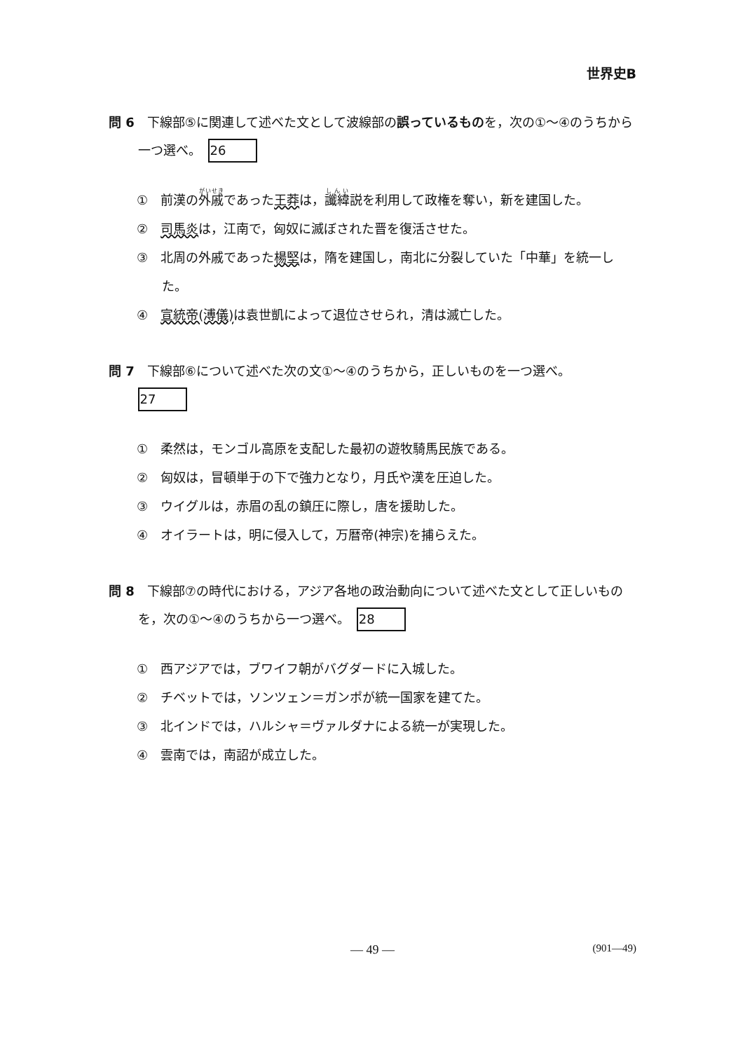世界史B
問 6　下線部⑤に関連して述べた文として波線部の誤っているものを，次の①～④のうちから一つ選べ。 26
①　前漢の外戚であった王莽は，讖緯説を利用して政権を奪い，新を建国した。
②　司馬炎は，江南で，匈奴に滅ぼされた晋を復活させた。
③　北周の外戚であった楊堅は，隋を建国し，南北に分裂していた「中華」を統一した。
④　宣統帝(溥儀) は袁世凱によって退位させられ，清は滅亡した。
問 7　下線部⑥について述べた次の文①～④のうちから，正しいものを一つ選べ。
27
①　柔然は，モンゴル高原を支配した最初の遊牧騎馬民族である。
②　匈奴は，冒頓単于の下で強力となり，月氏や漢を圧迫した。
③　ウイグルは，赤眉の乱の鎮圧に際し，唐を援助した。
④　オイラートは，明に侵入して，万暦帝(神宗)を捕らえた。
問 8　下線部⑦の時代における，アジア各地の政治動向について述べた文として正しいものを，次の①～④のうちから一つ選べ。 28
①　西アジアでは，ブワイフ朝がバグダードに入城した。
②　チベットでは，ソンツェン＝ガンポが統一国家を建てた。
③　北インドでは，ハルシャ＝ヴァルダナによる統一が実現した。
④　雲南では，南詔が成立した。
— 49 — (901—49)